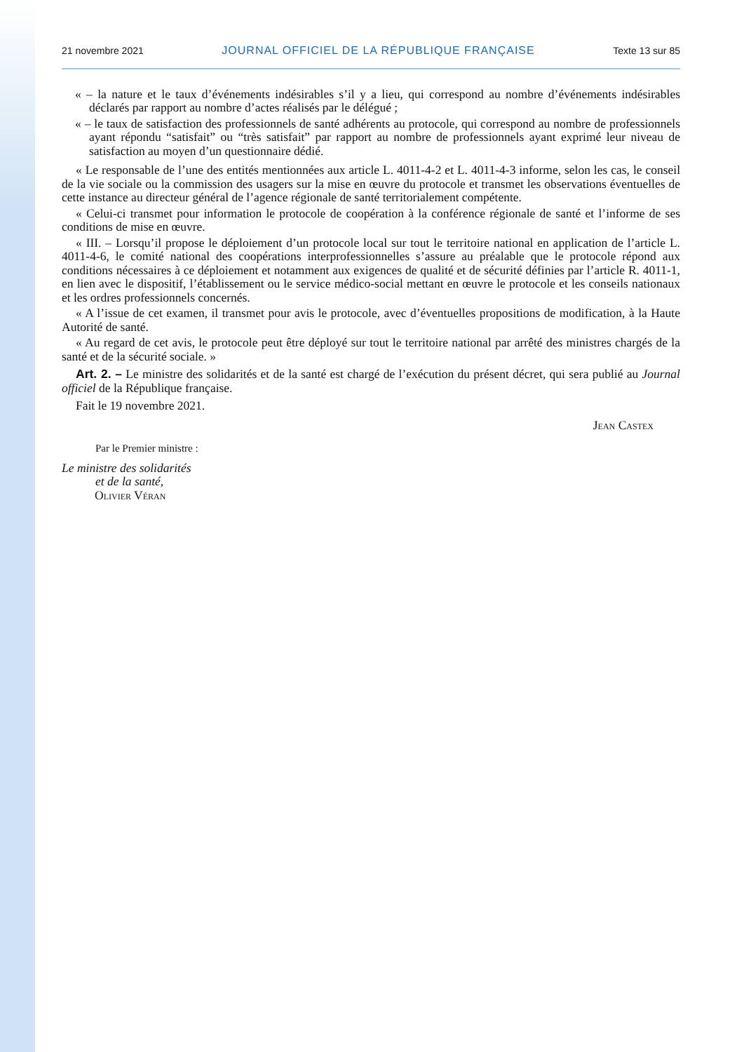21 novembre 2021 JOURNAL OFFICIEL DE LA RÉPUBLIQUE FRANÇAISE Texte 13 sur 85
« – la nature et le taux d’événements indésirables s’il y a lieu, qui correspond au nombre d’événements indésirables déclarés par rapport au nombre d’actes réalisés par le délégué ;
« – le taux de satisfaction des professionnels de santé adhérents au protocole, qui correspond au nombre de professionnels ayant répondu “satisfait” ou “très satisfait” par rapport au nombre de professionnels ayant exprimé leur niveau de satisfaction au moyen d’un questionnaire dédié.
« Le responsable de l’une des entités mentionnées aux article L. 4011-4-2 et L. 4011-4-3 informe, selon les cas, le conseil de la vie sociale ou la commission des usagers sur la mise en œuvre du protocole et transmet les observations éventuelles de cette instance au directeur général de l’agence régionale de santé territorialement compétente.
« Celui-ci transmet pour information le protocole de coopération à la conférence régionale de santé et l’informe de ses conditions de mise en œuvre.
« III. – Lorsqu’il propose le déploiement d’un protocole local sur tout le territoire national en application de l’article L. 4011-4-6, le comité national des coopérations interprofessionnelles s’assure au préalable que le protocole répond aux conditions nécessaires à ce déploiement et notamment aux exigences de qualité et de sécurité définies par l’article R. 4011-1, en lien avec le dispositif, l’établissement ou le service médico-social mettant en œuvre le protocole et les conseils nationaux et les ordres professionnels concernés.
« A l’issue de cet examen, il transmet pour avis le protocole, avec d’éventuelles propositions de modification, à la Haute Autorité de santé.
« Au regard de cet avis, le protocole peut être déployé sur tout le territoire national par arrêté des ministres chargés de la santé et de la sécurité sociale. »
Art. 2. – Le ministre des solidarités et de la santé est chargé de l’exécution du présent décret, qui sera publié au Journal officiel de la République française.
Fait le 19 novembre 2021.
Jean Castex
Par le Premier ministre :
Le ministre des solidarités
et de la santé,
Olivier Véran